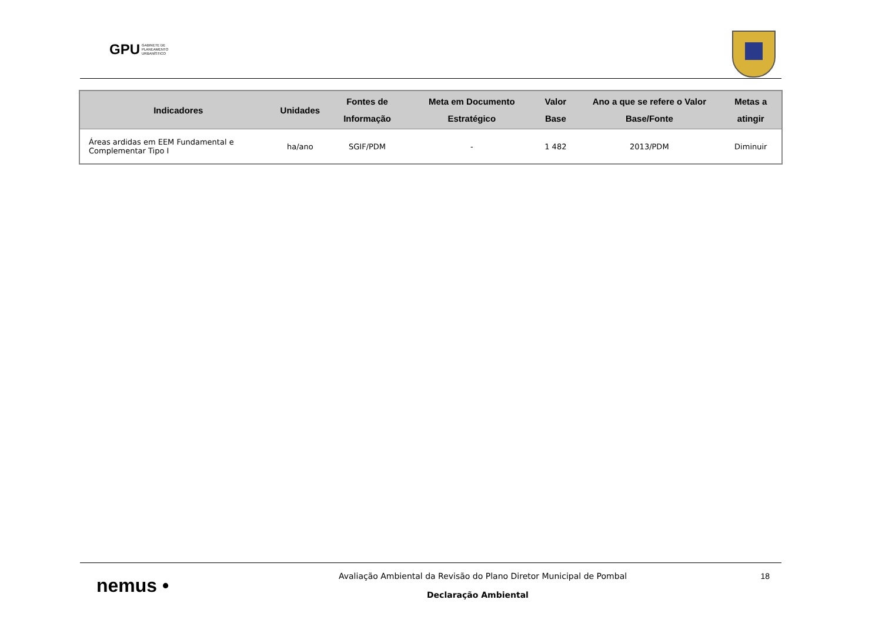GPU GABINETE DE
PLANEAMENTO
URBANÍSTICO
| Indicadores | Unidades | Fontes de Informação | Meta em Documento Estratégico | Valor Base | Ano a que se refere o Valor Base/Fonte | Metas a atingir |
| --- | --- | --- | --- | --- | --- | --- |
| Áreas ardidas em EEM Fundamental e Complementar Tipo I | ha/ano | SGIF/PDM | - | 1 482 | 2013/PDM | Diminuir |
nemus •
Avaliação Ambiental da Revisão do Plano Diretor Municipal de Pombal
18
Declaração Ambiental